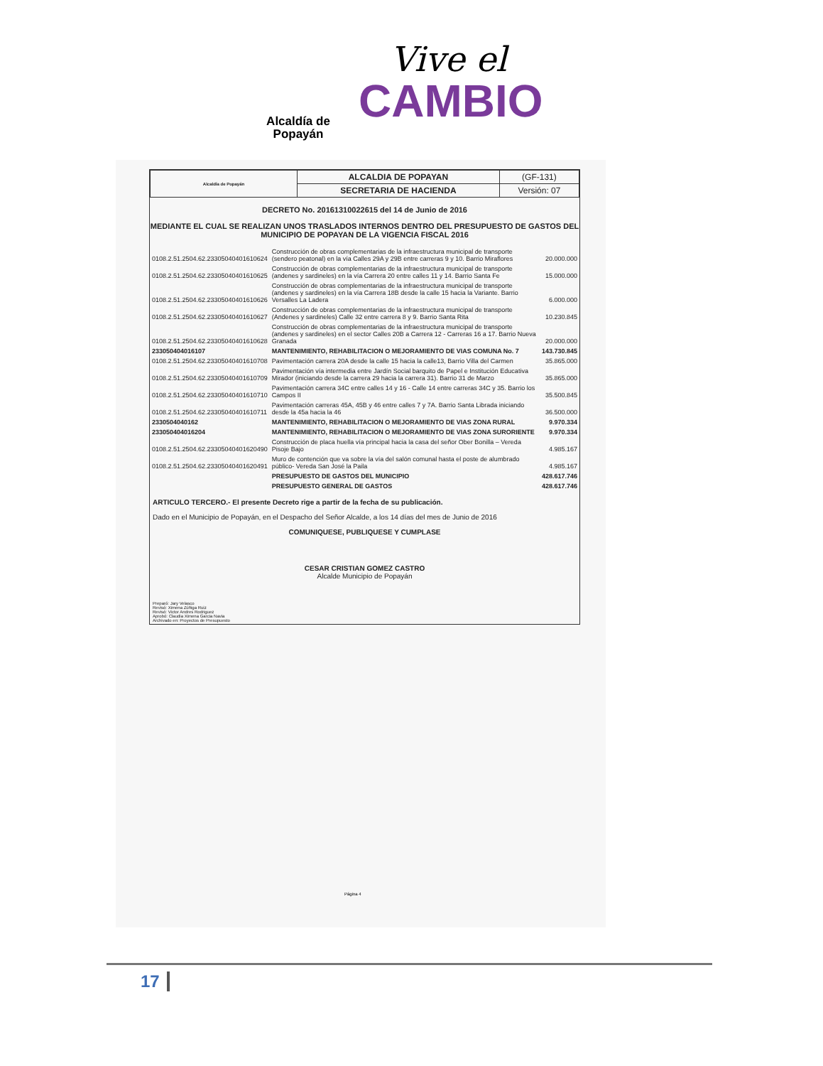Vive el
CAMBIO
Alcaldía de Popayán
| Alcaldía de Popayán | ALCALDIA DE POPAYAN | (GF-131) |
| | SECRETARIA DE HACIENDA | Versión: 07 |
DECRETO No. 20161310022615 del 14 de Junio de 2016
MEDIANTE EL CUAL SE REALIZAN UNOS TRASLADOS INTERNOS DENTRO DEL PRESUPUESTO DE GASTOS DEL MUNICIPIO DE POPAYAN DE LA VIGENCIA FISCAL 2016
| 0108.2.51.2504.62.23305040401610624 | Construcción de obras complementarias de la infraestructura municipal de transporte (sendero peatonal) en la vía Calles 29A y 29B entre carreras 9 y 10. Barrio Miraflores | 20.000.000 |
| 0108.2.51.2504.62.23305040401610625 | Construcción de obras complementarias de la infraestructura municipal de transporte (andenes y sardineles) en la vía Carrera 20 entre calles 11 y 14. Barrio Santa Fe | 15.000.000 |
| 0108.2.51.2504.62.23305040401610626 | Construcción de obras complementarias de la infraestructura municipal de transporte (andenes y sardineles) en la vía Carrera 18B desde la calle 15 hacia la Variante. Barrio Versalles La Ladera | 6.000.000 |
| 0108.2.51.2504.62.23305040401610627 | Construcción de obras complementarias de la infraestructura municipal de transporte (Andenes y sardineles) Calle 32 entre carrera 8 y 9. Barrio Santa Rita | 10.230.845 |
| 0108.2.51.2504.62.23305040401610628 | Construcción de obras complementarias de la infraestructura municipal de transporte (andenes y sardineles) en el sector Calles 20B a Carrera 12 - Carreras 16 a 17. Barrio Nueva Granada | 20.000.000 |
| 233050404016107 | MANTENIMIENTO, REHABILITACION O MEJORAMIENTO DE VIAS COMUNA No. 7 | 143.730.845 |
| 0108.2.51.2504.62.23305040401610708 | Pavimentación carrera 20A desde la calle 15 hacia la calle13, Barrio Villa del Carmen | 35.865.000 |
| 0108.2.51.2504.62.23305040401610709 | Pavimentación vía intermedia entre Jardín Social barquito de Papel e Institución Educativa Mirador (iniciando desde la carrera 29 hacia la carrera 31). Barrio 31 de Marzo | 35.865.000 |
| 0108.2.51.2504.62.23305040401610710 | Pavimentación carrera 34C entre calles 14 y 16 - Calle 14 entre carreras 34C y 35. Barrio los Campos II | 35.500.845 |
| 0108.2.51.2504.62.23305040401610711 | Pavimentación carreras 45A, 45B y 46 entre calles 7 y 7A. Barrio Santa Librada iniciando desde la 45a hacia la 46 | 36.500.000 |
| 2330504040162 | MANTENIMIENTO, REHABILITACION O MEJORAMIENTO DE VIAS ZONA RURAL | 9.970.334 |
| 233050404016204 | MANTENIMIENTO, REHABILITACION O MEJORAMIENTO DE VIAS ZONA SURORIENTE | 9.970.334 |
| 0108.2.51.2504.62.23305040401620490 | Construcción de placa huella vía principal hacia la casa del señor Ober Bonilla – Vereda Pisoje Bajo | 4.985.167 |
| 0108.2.51.2504.62.23305040401620491 | Muro de contención que va sobre la vía del salón comunal hasta el poste de alumbrado público- Vereda San José la Paila | 4.985.167 |
| | PRESUPUESTO DE GASTOS DEL MUNICIPIO | 428.617.746 |
| | PRESUPUESTO GENERAL DE GASTOS | 428.617.746 |
ARTICULO TERCERO.- El presente Decreto rige a partir de la fecha de su publicación.
Dado en el Municipio de Popayán, en el Despacho del Señor Alcalde, a los 14 días del mes de Junio de 2016
COMUNIQUESE, PUBLIQUESE Y CUMPLASE
CESAR CRISTIAN GOMEZ CASTRO
Alcalde Municipio de Popayán
Preparó: Jary Velasco
Revisó: Ximena Zúñiga Ruiz
Revisó: Victor Andres Rodriguez
Aprobó: Claudia Ximena Garcia Navia
Archivado en: Proyectos de Presupuesto
Página 4
17